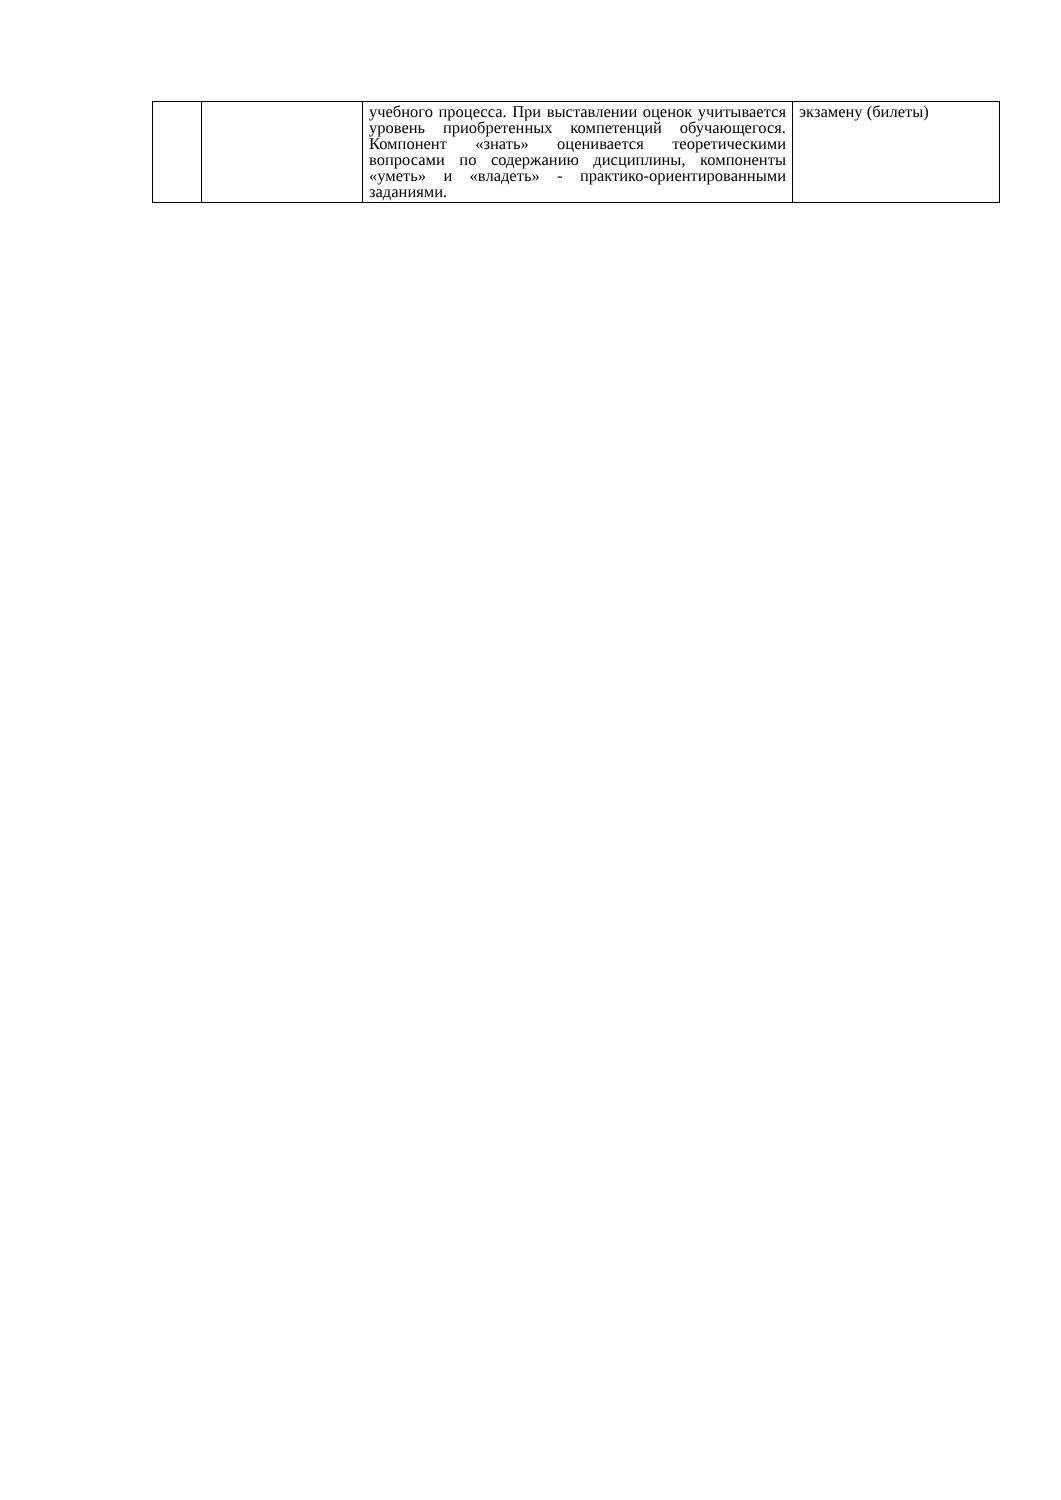| | | учебного процесса. При выставлении оценок учитывается уровень приобретенных компетенций обучающегося. Компонент «знать» оценивается теоретическими вопросами по содержанию дисциплины, компоненты «уметь» и «владеть» - практико-ориентированными заданиями. | экзамену (билеты) |